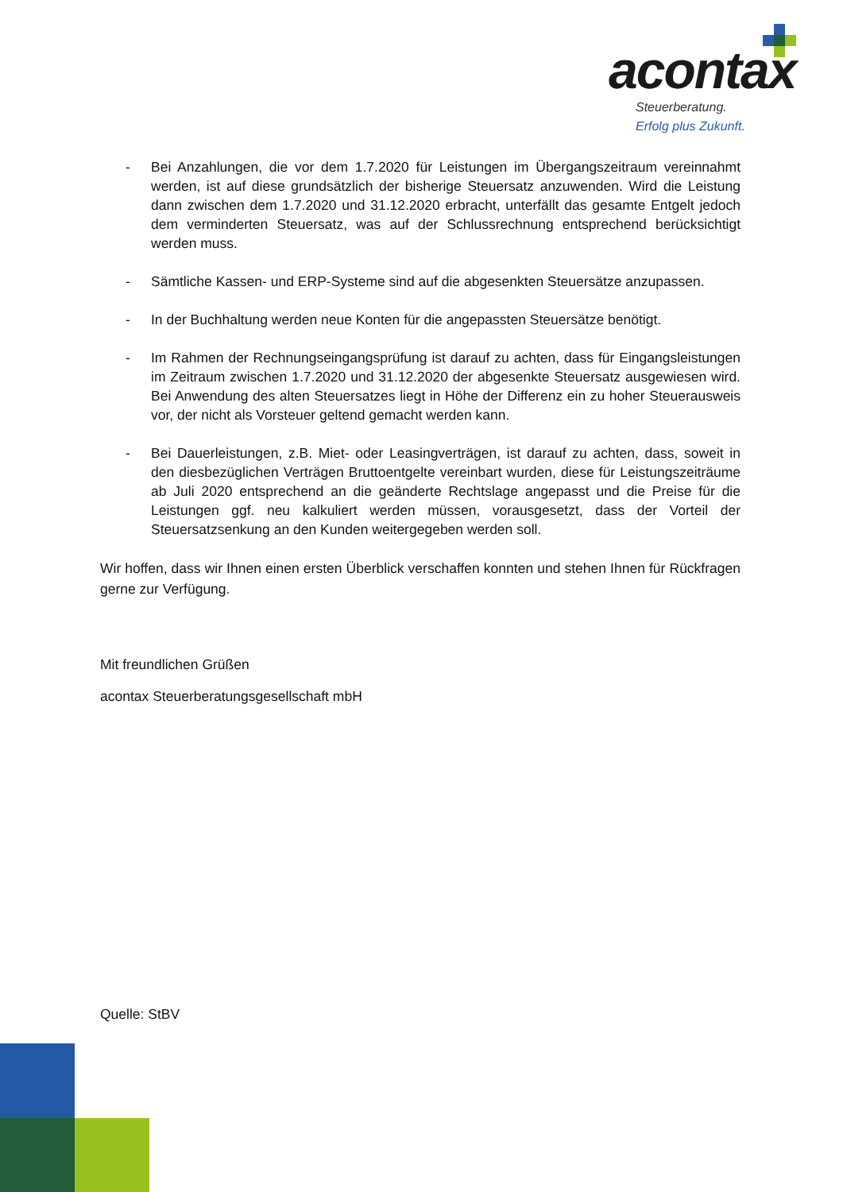acontax
Steuerberatung.
Erfolg plus Zukunft.
- Bei Anzahlungen, die vor dem 1.7.2020 für Leistungen im Übergangszeitraum vereinnahmt werden, ist auf diese grundsätzlich der bisherige Steuersatz anzuwenden. Wird die Leistung dann zwischen dem 1.7.2020 und 31.12.2020 erbracht, unterfällt das gesamte Entgelt jedoch dem verminderten Steuersatz, was auf der Schlussrechnung entsprechend berücksichtigt werden muss.
- Sämtliche Kassen- und ERP-Systeme sind auf die abgesenkten Steuersätze anzupassen.
- In der Buchhaltung werden neue Konten für die angepassten Steuersätze benötigt.
- Im Rahmen der Rechnungseingangsprüfung ist darauf zu achten, dass für Eingangsleistungen im Zeitraum zwischen 1.7.2020 und 31.12.2020 der abgesenkte Steuersatz ausgewiesen wird. Bei Anwendung des alten Steuersatzes liegt in Höhe der Differenz ein zu hoher Steuerausweis vor, der nicht als Vorsteuer geltend gemacht werden kann.
- Bei Dauerleistungen, z.B. Miet- oder Leasingverträgen, ist darauf zu achten, dass, soweit in den diesbezüglichen Verträgen Bruttoentgelte vereinbart wurden, diese für Leistungszeiträume ab Juli 2020 entsprechend an die geänderte Rechtslage angepasst und die Preise für die Leistungen ggf. neu kalkuliert werden müssen, vorausgesetzt, dass der Vorteil der Steuersatzsenkung an den Kunden weitergegeben werden soll.
Wir hoffen, dass wir Ihnen einen ersten Überblick verschaffen konnten und stehen Ihnen für Rückfragen gerne zur Verfügung.
Mit freundlichen Grüßen
acontax Steuerberatungsgesellschaft mbH
Quelle: StBV